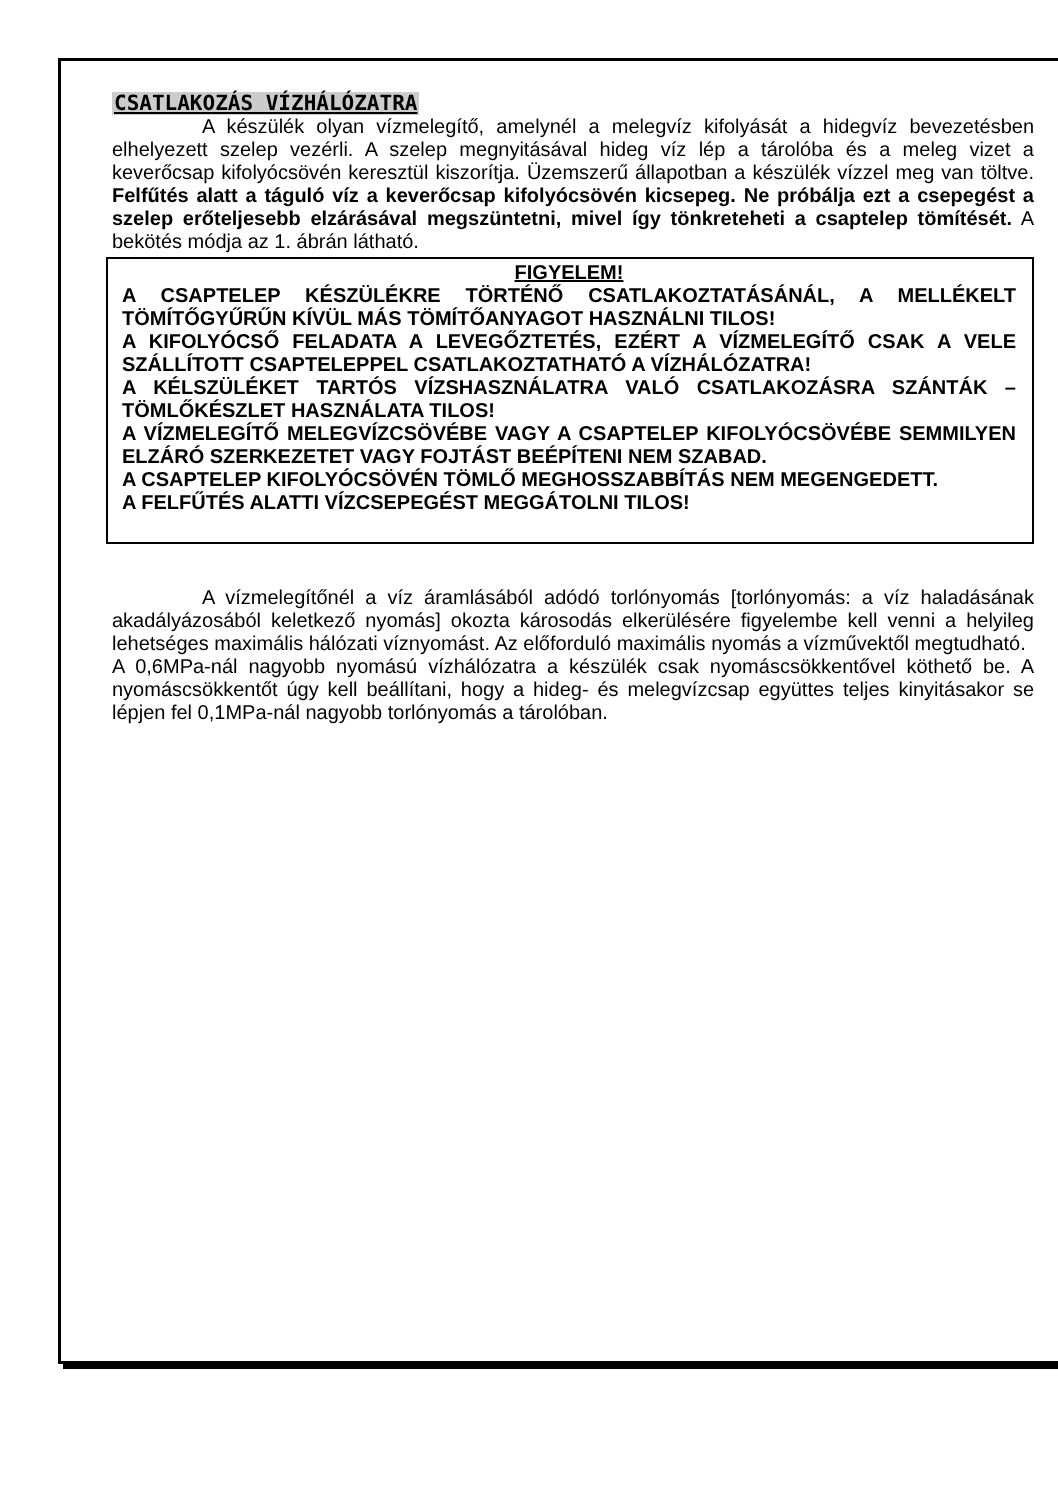CSATLAKOZÁS VÍZHÁLÓZATRA
A készülék olyan vízmelegítő, amelynél a melegvíz kifolyását a hidegvíz bevezetésben elhelyezett szelep vezérli. A szelep megnyitásával hideg víz lép a tárolóba és a meleg vizet a keverőcsap kifolyócsövén keresztül kiszorítja. Üzemszerű állapotban a készülék vízzel meg van töltve. Felfűtés alatt a táguló víz a keverőcsap kifolyócsövén kicsepeg. Ne próbálja ezt a csepegést a szelep erőteljesebb elzárásával megszüntetni, mivel így tönkreteheti a csaptelep tömítését. A bekötés módja az 1. ábrán látható.
FIGYELEM!
A CSAPTELEP KÉSZÜLÉKRE TÖRTÉNŐ CSATLAKOZTATÁSÁNÁL, A MELLÉKELT TÖMÍTŐGYŰRŰN KÍVÜL MÁS TÖMÍTŐANYAGOT HASZNÁLNI TILOS!
A KIFOLYÓCSŐ FELADATA A LEVEGŐZTETÉS, EZÉRT A VÍZMELEGÍTŐ CSAK A VELE SZÁLLÍTOTT CSAPTELEPPEL CSATLAKOZTATHATÓ A VÍZHÁLÓZATRA!
A KÉLSZÜLÉKET TARTÓS VÍZSHASZNÁLATRA VALÓ CSATLAKOZÁSRA SZÁNTÁK – TÖMLŐKÉSZLET HASZNÁLATA TILOS!
A VÍZMELEGÍTŐ MELEGVÍZCSÖVÉBE VAGY A CSAPTELEP KIFOLYÓCSÖVÉBE SEMMILYEN ELZÁRÓ SZERKEZETET VAGY FOJTÁST BEÉPÍTENI NEM SZABAD.
A CSAPTELEP KIFOLYÓCSÖVÉN TÖMLŐ MEGHOSSZABBÍTÁS NEM MEGENGEDETT.
A FELFŰTÉS ALATTI VÍZCSEPEGÉST MEGGÁTOLNI TILOS!
A vízmelegítőnél a víz áramlásából adódó torlónyomás [torlónyomás: a víz haladásának akadályázosából keletkező nyomás] okozta károsodás elkerülésére figyelembe kell venni a helyileg lehetséges maximális hálózati víznyomást. Az előforduló maximális nyomás a vízművektől megtudható.
A 0,6MPa-nál nagyobb nyomású vízhálózatra a készülék csak nyomáscsökkentővel köthető be. A nyomáscsökkentőt úgy kell beállítani, hogy a hideg- és melegvízcsap együttes teljes kinyitásakor se lépjen fel 0,1MPa-nál nagyobb torlónyomás a tárolóban.